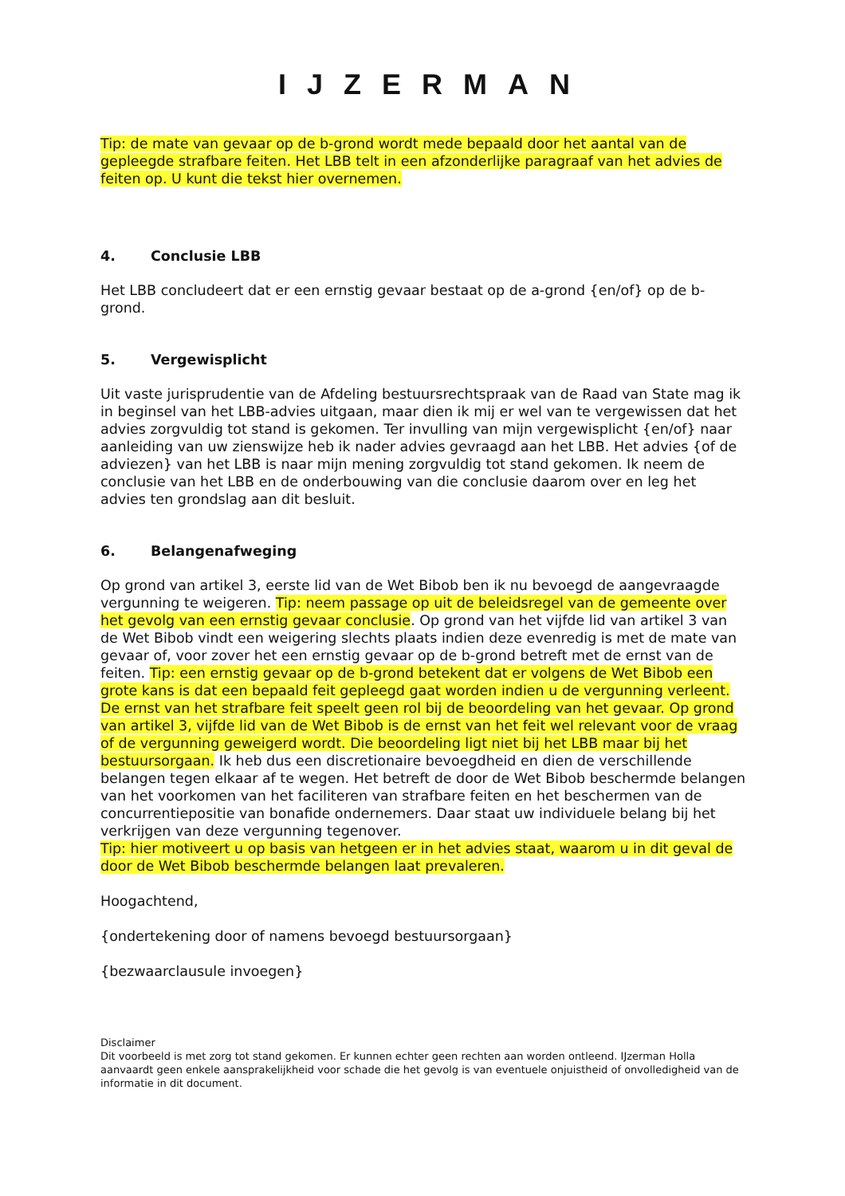IJZERMAN
Tip: de mate van gevaar op de b-grond wordt mede bepaald door het aantal van de gepleegde strafbare feiten. Het LBB telt in een afzonderlijke paragraaf van het advies de feiten op. U kunt die tekst hier overnemen.
4. Conclusie LBB
Het LBB concludeert dat er een ernstig gevaar bestaat op de a-grond {en/of} op de b-grond.
5. Vergewisplicht
Uit vaste jurisprudentie van de Afdeling bestuursrechtspraak van de Raad van State mag ik in beginsel van het LBB-advies uitgaan, maar dien ik mij er wel van te vergewissen dat het advies zorgvuldig tot stand is gekomen. Ter invulling van mijn vergewisplicht {en/of} naar aanleiding van uw zienswijze heb ik nader advies gevraagd aan het LBB. Het advies {of de adviezen} van het LBB is naar mijn mening zorgvuldig tot stand gekomen. Ik neem de conclusie van het LBB en de onderbouwing van die conclusie daarom over en leg het advies ten grondslag aan dit besluit.
6. Belangenafweging
Op grond van artikel 3, eerste lid van de Wet Bibob ben ik nu bevoegd de aangevraagde vergunning te weigeren. Tip: neem passage op uit de beleidsregel van de gemeente over het gevolg van een ernstig gevaar conclusie. Op grond van het vijfde lid van artikel 3 van de Wet Bibob vindt een weigering slechts plaats indien deze evenredig is met de mate van gevaar of, voor zover het een ernstig gevaar op de b-grond betreft met de ernst van de feiten. Tip: een ernstig gevaar op de b-grond betekent dat er volgens de Wet Bibob een grote kans is dat een bepaald feit gepleegd gaat worden indien u de vergunning verleent. De ernst van het strafbare feit speelt geen rol bij de beoordeling van het gevaar. Op grond van artikel 3, vijfde lid van de Wet Bibob is de ernst van het feit wel relevant voor de vraag of de vergunning geweigerd wordt. Die beoordeling ligt niet bij het LBB maar bij het bestuursorgaan. Ik heb dus een discretionaire bevoegdheid en dien de verschillende belangen tegen elkaar af te wegen. Het betreft de door de Wet Bibob beschermde belangen van het voorkomen van het faciliteren van strafbare feiten en het beschermen van de concurrentiepositie van bonafide ondernemers. Daar staat uw individuele belang bij het verkrijgen van deze vergunning tegenover.
Tip: hier motiveert u op basis van hetgeen er in het advies staat, waarom u in dit geval de door de Wet Bibob beschermde belangen laat prevaleren.
Hoogachtend,
{ondertekening door of namens bevoegd bestuursorgaan}
{bezwaarclausule invoegen}
Disclaimer
Dit voorbeeld is met zorg tot stand gekomen. Er kunnen echter geen rechten aan worden ontleend. IJzerman Holla aanvaardt geen enkele aansprakelijkheid voor schade die het gevolg is van eventuele onjuistheid of onvolledigheid van de informatie in dit document.